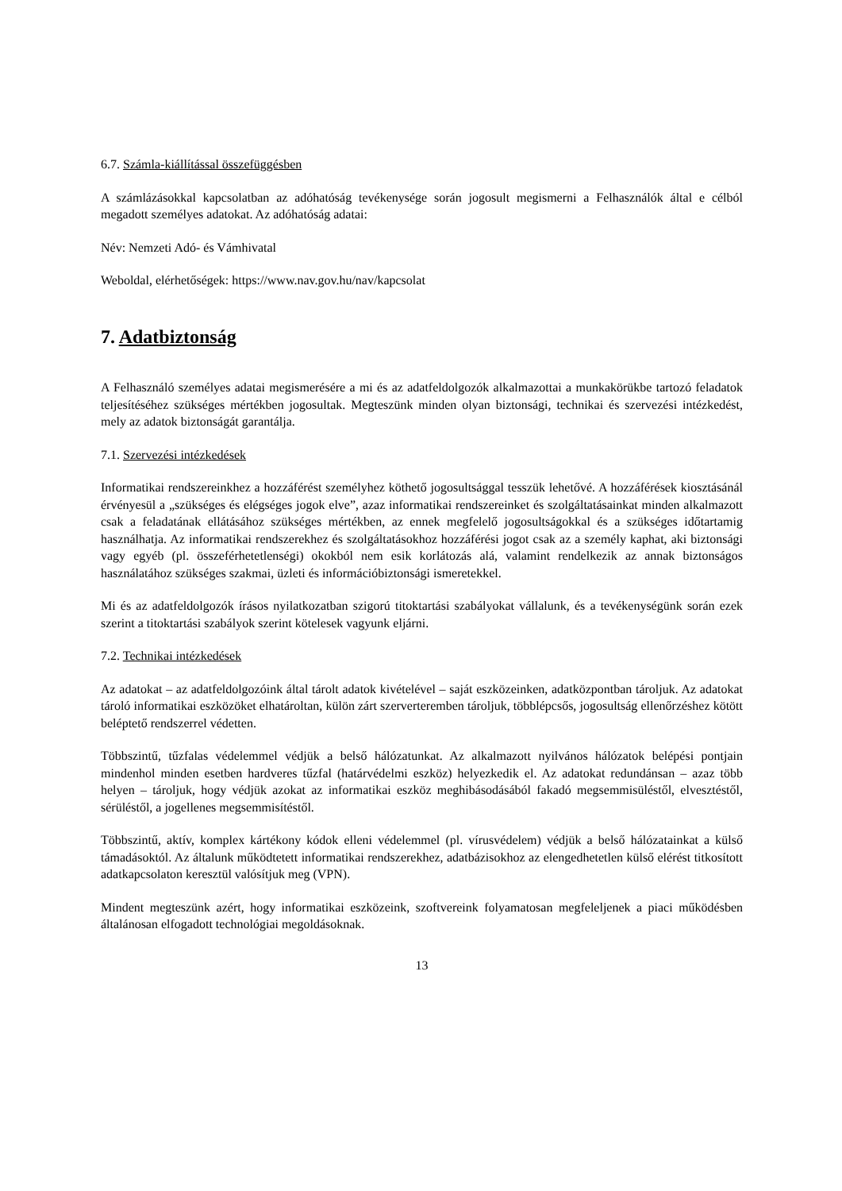6.7. Számla-kiállítással összefüggésben
A számlázásokkal kapcsolatban az adóhatóság tevékenysége során jogosult megismerni a Felhasználók által e célból megadott személyes adatokat. Az adóhatóság adatai:
Név: Nemzeti Adó- és Vámhivatal
Weboldal, elérhetőségek: https://www.nav.gov.hu/nav/kapcsolat
7. Adatbiztonság
A Felhasználó személyes adatai megismerésére a mi és az adatfeldolgozók alkalmazottai a munkakörükbe tartozó feladatok teljesítéséhez szükséges mértékben jogosultak. Megteszünk minden olyan biztonsági, technikai és szervezési intézkedést, mely az adatok biztonságát garantálja.
7.1. Szervezési intézkedések
Informatikai rendszereinkhez a hozzáférést személyhez köthető jogosultsággal tesszük lehetővé. A hozzáférések kiosztásánál érvényesül a „szükséges és elégséges jogok elve”, azaz informatikai rendszereinket és szolgáltatásainkat minden alkalmazott csak a feladatának ellátásához szükséges mértékben, az ennek megfelelő jogosultságokkal és a szükséges időtartamig használhatja. Az informatikai rendszerekhez és szolgáltatásokhoz hozzáférési jogot csak az a személy kaphat, aki biztonsági vagy egyéb (pl. összeférhetetlenségi) okokból nem esik korlátozás alá, valamint rendelkezik az annak biztonságos használatához szükséges szakmai, üzleti és információbiztonsági ismeretekkel.
Mi és az adatfeldolgozók írásos nyilatkozatban szigorú titoktartási szabályokat vállalunk, és a tevékenységünk során ezek szerint a titoktartási szabályok szerint kötelesek vagyunk eljárni.
7.2. Technikai intézkedések
Az adatokat – az adatfeldolgozóink által tárolt adatok kivételével – saját eszközeinken, adatközpontban tároljuk. Az adatokat tároló informatikai eszközöket elhatároltan, külön zárt szerverteremben tároljuk, többlépcsős, jogosultság ellenőrzéshez kötött beléptető rendszerrel védetten.
Többszintű, tűzfalas védelemmel védjük a belső hálózatunkat. Az alkalmazott nyilvános hálózatok belépési pontjain mindenhol minden esetben hardveres tűzfal (határvédelmi eszköz) helyezkedik el. Az adatokat redundánsan – azaz több helyen – tároljuk, hogy védjük azokat az informatikai eszköz meghibásodásából fakadó megsemmisüléstől, elvesztéstől, sérüléstől, a jogellenes megsemmisítéstől.
Többszintű, aktív, komplex kártékony kódok elleni védelemmel (pl. vírusvédelem) védjük a belső hálózatainkat a külső támadásoktól. Az általunk működtetett informatikai rendszerekhez, adatbázisokhoz az elengedhetetlen külső elérést titkosított adatkapcsolaton keresztül valósítjuk meg (VPN).
Mindent megteszünk azért, hogy informatikai eszközeink, szoftvereink folyamatosan megfeleljenek a piaci működésben általánosan elfogadott technológiai megoldásoknak.
13